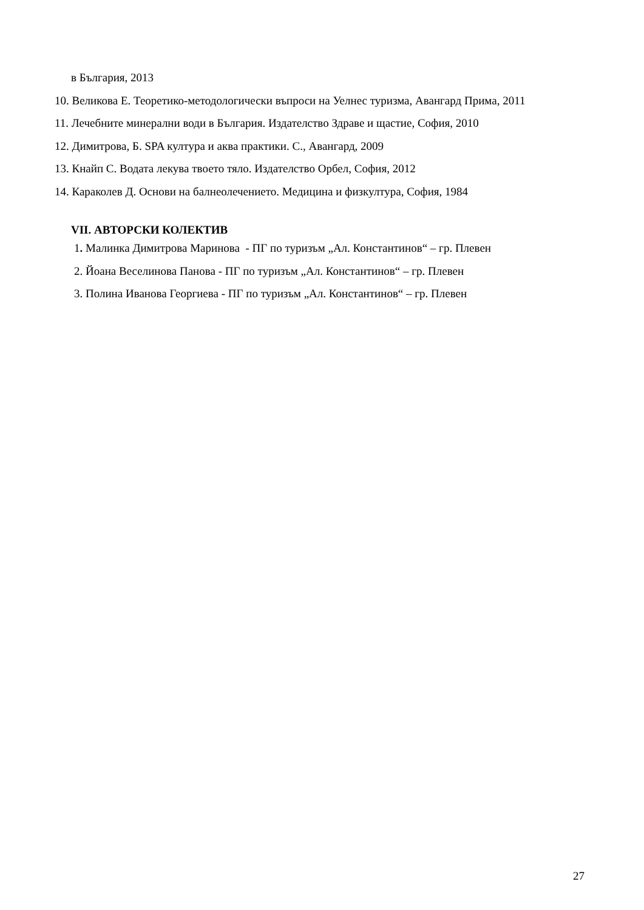в България, 2013
10. Великова Е. Теоретико-методологически въпроси на Уелнес туризма, Авангард Прима, 2011
11. Лечебните минерални води в България. Издателство Здраве и щастие, София, 2010
12. Димитрова, Б. SPA култура и аква практики. С., Авангард, 2009
13. Кнайп С. Водата лекува твоето тяло. Издателство Орбел, София, 2012
14. Караколев Д. Основи на балнеолечението. Медицина и физкултура, София, 1984
VII. АВТОРСКИ КОЛЕКТИВ
1. Малинка Димитрова Маринова - ПГ по туризъм „Ал. Константинов“ – гр. Плевен
2. Йоана Веселинова Панова - ПГ по туризъм „Ал. Константинов“ – гр. Плевен
3. Полина Иванова Георгиева - ПГ по туризъм „Ал. Константинов“ – гр. Плевен
27